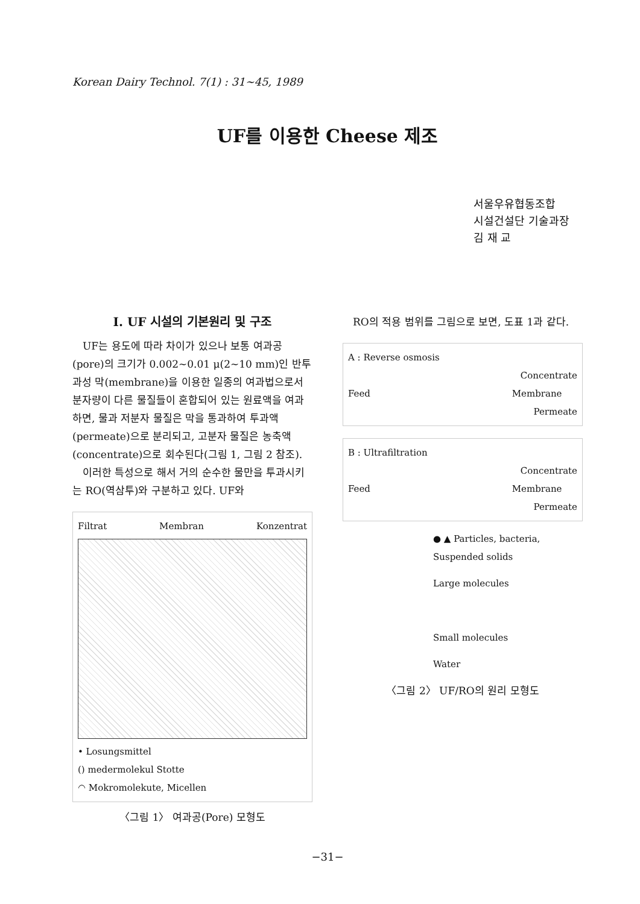Korean Dairy Technol. 7(1) : 31∼45, 1989
UF를 이용한 Cheese 제조
서울우유협동조합
시설건설단 기술과장
김 재 교
I. UF 시설의 기본원리 및 구조
UF는 용도에 따라 차이가 있으나 보통 여과공(pore)의 크기가 0.002∼0.01 μ(2∼10 mm)인 반투과성 막(membrane)을 이용한 일종의 여과법으로서 분자량이 다른 물질들이 혼합되어 있는 원료액을 여과하면, 물과 저분자 물질은 막을 통과하여 투과액(permeate)으로 분리되고, 고분자 물질은 농축액(concentrate)으로 회수된다(그림 1, 그림 2 참조).
이러한 특성으로 해서 거의 순수한 물만을 투과시키는 RO(역삼투)와 구분하고 있다. UF와
Filtrat Membran Konzentrat
• Losungsmittel
() medermolekul Stotte
◠ Mokromolekute, Micellen
〈그림 1〉 여과공(Pore) 모형도
RO의 적용 범위를 그림으로 보면, 도표 1과 같다.
A : Reverse osmosis
Concentrate
Feed Membrane
Permeate
B : Ultrafiltration
Concentrate
Feed Membrane
Permeate
● ▲ Particles, bacteria,
Suspended solids
Large molecules
Small molecules
Water
〈그림 2〉 UF/RO의 원리 모형도
−31−